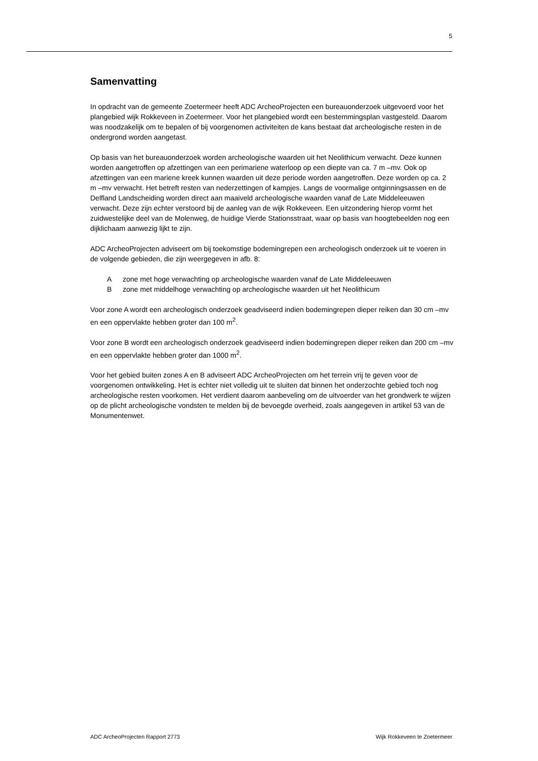5
Samenvatting
In opdracht van de gemeente Zoetermeer heeft ADC ArcheoProjecten een bureauonderzoek uitgevoerd voor het plangebied wijk Rokkeveen in Zoetermeer. Voor het plangebied wordt een bestemmingsplan vastgesteld. Daarom was noodzakelijk om te bepalen of bij voorgenomen activiteiten de kans bestaat dat archeologische resten in de ondergrond worden aangetast.
Op basis van het bureauonderzoek worden archeologische waarden uit het Neolithicum verwacht. Deze kunnen worden aangetroffen op afzettingen van een perimariene waterloop op een diepte van ca. 7 m –mv. Ook op afzettingen van een mariene kreek kunnen waarden uit deze periode worden aangetroffen. Deze worden op ca. 2 m –mv verwacht. Het betreft resten van nederzettingen of kampjes. Langs de voormalige ontginningsassen en de Delfland Landscheiding worden direct aan maaiveld archeologische waarden vanaf de Late Middeleeuwen verwacht. Deze zijn echter verstoord bij de aanleg van de wijk Rokkeveen. Een uitzondering hierop vormt het zuidwestelijke deel van de Molenweg, de huidige Vierde Stationsstraat, waar op basis van hoogtebeelden nog een dijklichaam aanwezig lijkt te zijn.
ADC ArcheoProjecten adviseert om bij toekomstige bodemingrepen een archeologisch onderzoek uit te voeren in de volgende gebieden, die zijn weergegeven in afb. 8:
A zone met hoge verwachting op archeologische waarden vanaf de Late Middeleeuwen
B zone met middelhoge verwachting op archeologische waarden uit het Neolithicum
Voor zone A wordt een archeologisch onderzoek geadviseerd indien bodemingrepen dieper reiken dan 30 cm –mv en een oppervlakte hebben groter dan 100 m<sup>2</sup>.
Voor zone B wordt een archeologisch onderzoek geadviseerd indien bodemingrepen dieper reiken dan 200 cm –mv en een oppervlakte hebben groter dan 1000 m<sup>2</sup>.
Voor het gebied buiten zones A en B adviseert ADC ArcheoProjecten om het terrein vrij te geven voor de voorgenomen ontwikkeling. Het is echter niet volledig uit te sluiten dat binnen het onderzochte gebied toch nog archeologische resten voorkomen. Het verdient daarom aanbeveling om de uitvoerder van het grondwerk te wijzen op de plicht archeologische vondsten te melden bij de bevoegde overheid, zoals aangegeven in artikel 53 van de Monumentenwet.
ADC ArcheoProjecten Rapport 2773 Wijk Rokkeveen te Zoetermeer